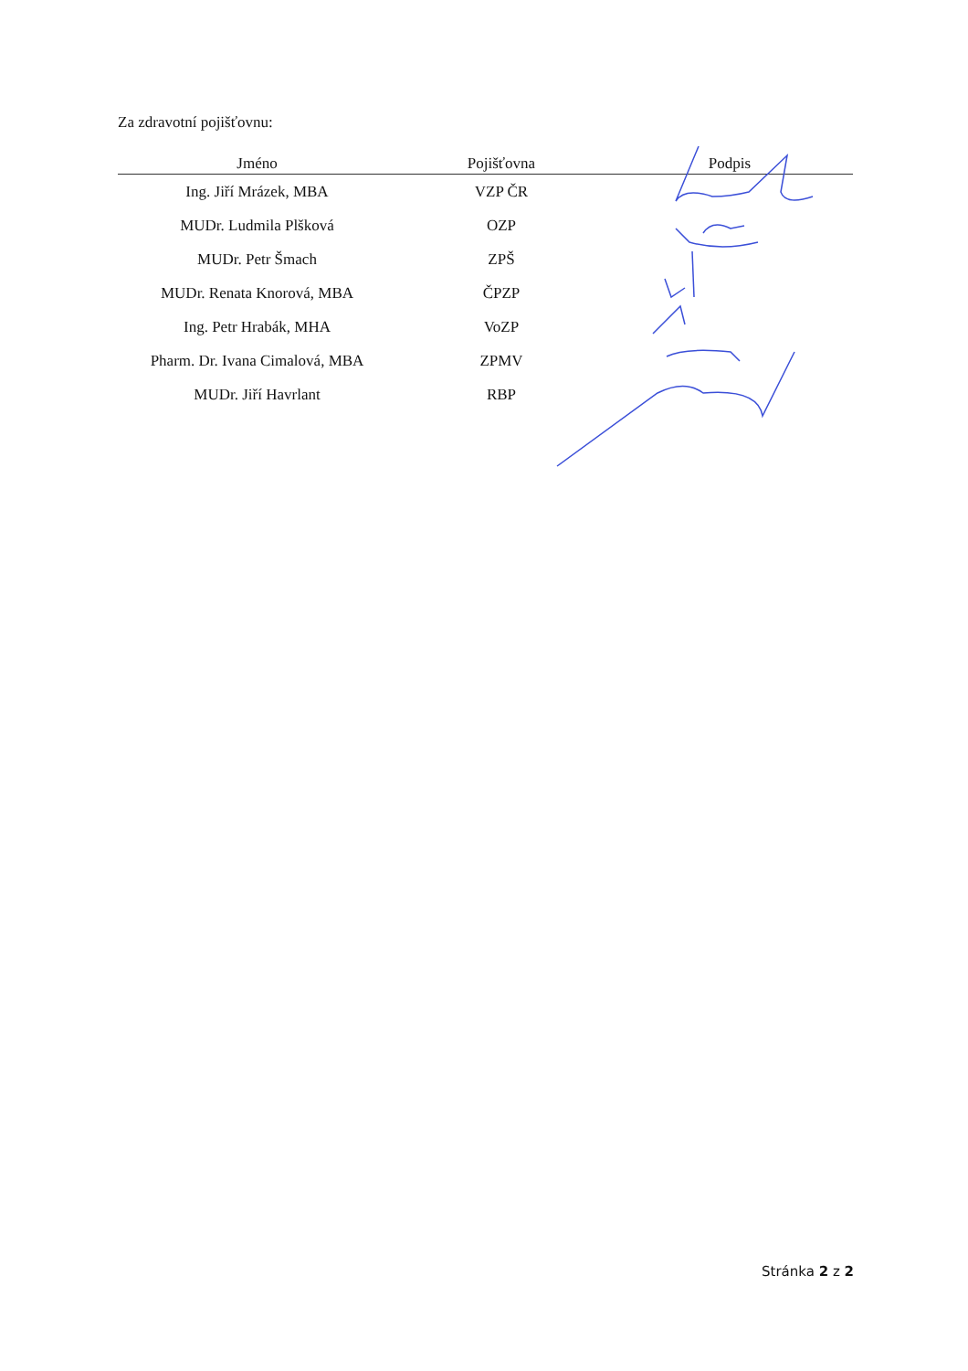Za zdravotní pojišťovnu:
| Jméno | Pojišťovna | Podpis |
| --- | --- | --- |
| Ing. Jiří Mrázek, MBA | VZP ČR | |
| MUDr. Ludmila Plšková | OZP | |
| MUDr. Petr Šmach | ZPŠ | |
| MUDr. Renata Knorová, MBA | ČPZP | |
| Ing. Petr Hrabák, MHA | VoZP | |
| Pharm. Dr. Ivana Cimalová, MBA | ZPMV | |
| MUDr. Jiří Havrlant | RBP | |
Stránka 2 z 2